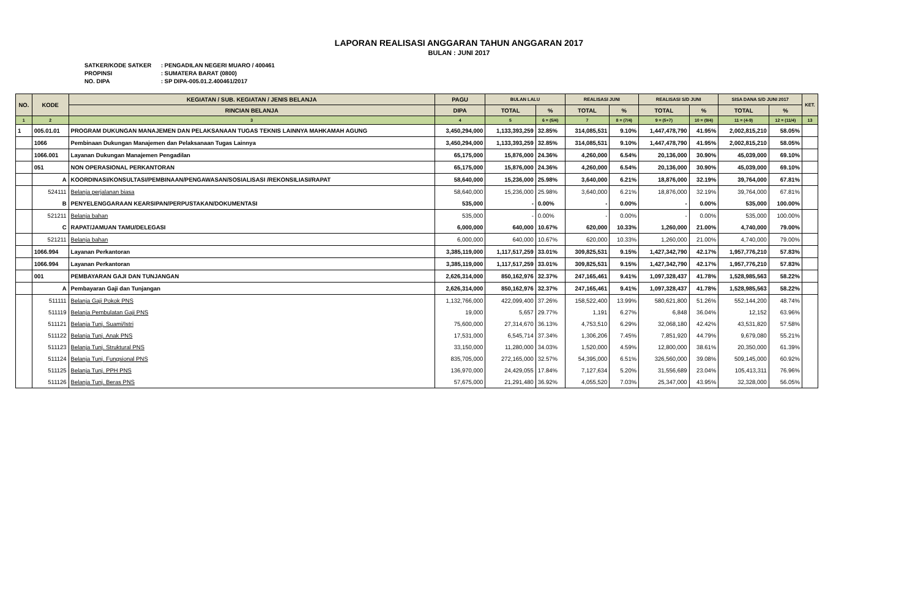LAPORAN REALISASI ANGGARAN TAHUN ANGGARAN 2017
BULAN : JUNI 2017
SATKER/KODE SATKER: PENGADILAN NEGERI MUARO / 400461
PROPINSI: SUMATERA BARAT (0800)
NO. DIPA: SP DIPA-005.01.2.400461/2017
| NO. | KODE | KEGIATAN / SUB. KEGIATAN / JENIS BELANJA | PAGU | BULAN LALU | | REALISASI JUNI | | REALISASI S/D JUNI | | SISA DANA S/D JUNI 2017 | | KET. |
| --- | --- | --- | --- | --- | --- | --- | --- | --- | --- | --- | --- | --- |
| | | RINCIAN BELANJA | DIPA | TOTAL | % | TOTAL | % | TOTAL | % | TOTAL | % | |
| 1 | 2 | 3 | 4 | 5 | 6 = (5/4) | 7 | 8 = (7/4) | 9 = (5+7) | 10 = (9/4) | 11 = (4-9) | 12 = (11/4) | 13 |
| 1 | 005.01.01 | PROGRAM DUKUNGAN MANAJEMEN DAN PELAKSANAAN TUGAS TEKNIS LAINNYA MAHKAMAH AGUNG | 3,450,294,000 | 1,133,393,259 | 32.85% | 314,085,531 | 9.10% | 1,447,478,790 | 41.95% | 2,002,815,210 | 58.05% | |
| | 1066 | Pembinaan Dukungan Manajemen dan Pelaksanaan Tugas Lainnya | 3,450,294,000 | 1,133,393,259 | 32.85% | 314,085,531 | 9.10% | 1,447,478,790 | 41.95% | 2,002,815,210 | 58.05% | |
| | 1066.001 | Layanan Dukungan Manajemen Pengadilan | 65,175,000 | 15,876,000 | 24.36% | 4,260,000 | 6.54% | 20,136,000 | 30.90% | 45,039,000 | 69.10% | |
| | 051 | NON OPERASIONAL PERKANTORAN | 65,175,000 | 15,876,000 | 24.36% | 4,260,000 | 6.54% | 20,136,000 | 30.90% | 45,039,000 | 69.10% | |
| | A | KOORDINASI/KONSULTASI/PEMBINAAN/PENGAWASAN/SOSIALISASI /REKONSILIASI/RAPAT | 58,640,000 | 15,236,000 | 25.98% | 3,640,000 | 6.21% | 18,876,000 | 32.19% | 39,764,000 | 67.81% | |
| | 524111 | Belanja perjalanan biasa | 58,640,000 | 15,236,000 | 25.98% | 3,640,000 | 6.21% | 18,876,000 | 32.19% | 39,764,000 | 67.81% | |
| | B | PENYELENGGARAAN KEARSIPAN/PERPUSTAKAN/DOKUMENTASI | 535,000 | - | 0.00% | - | 0.00% | - | 0.00% | 535,000 | 100.00% | |
| | 521211 | Belanja bahan | 535,000 | - | 0.00% | - | 0.00% | - | 0.00% | 535,000 | 100.00% | |
| | C | RAPAT/JAMUAN TAMU/DELEGASI | 6,000,000 | 640,000 | 10.67% | 620,000 | 10.33% | 1,260,000 | 21.00% | 4,740,000 | 79.00% | |
| | 521211 | Belanja bahan | 6,000,000 | 640,000 | 10.67% | 620,000 | 10.33% | 1,260,000 | 21.00% | 4,740,000 | 79.00% | |
| | 1066.994 | Layanan Perkantoran | 3,385,119,000 | 1,117,517,259 | 33.01% | 309,825,531 | 9.15% | 1,427,342,790 | 42.17% | 1,957,776,210 | 57.83% | |
| | 1066.994 | Layanan Perkantoran | 3,385,119,000 | 1,117,517,259 | 33.01% | 309,825,531 | 9.15% | 1,427,342,790 | 42.17% | 1,957,776,210 | 57.83% | |
| | 001 | PEMBAYARAN GAJI DAN TUNJANGAN | 2,626,314,000 | 850,162,976 | 32.37% | 247,165,461 | 9.41% | 1,097,328,437 | 41.78% | 1,528,985,563 | 58.22% | |
| | A | Pembayaran Gaji dan Tunjangan | 2,626,314,000 | 850,162,976 | 32.37% | 247,165,461 | 9.41% | 1,097,328,437 | 41.78% | 1,528,985,563 | 58.22% | |
| | 511111 | Belanja Gaji Pokok PNS | 1,132,766,000 | 422,099,400 | 37.26% | 158,522,400 | 13.99% | 580,621,800 | 51.26% | 552,144,200 | 48.74% | |
| | 511119 | Belanja Pembulatan Gaji PNS | 19,000 | 5,657 | 29.77% | 1,191 | 6.27% | 6,848 | 36.04% | 12,152 | 63.96% | |
| | 511121 | Belanja Tunj. Suami/Istri | 75,600,000 | 27,314,670 | 36.13% | 4,753,510 | 6.29% | 32,068,180 | 42.42% | 43,531,820 | 57.58% | |
| | 511122 | Belanja Tunj. Anak PNS | 17,531,000 | 6,545,714 | 37.34% | 1,306,206 | 7.45% | 7,851,920 | 44.79% | 9,679,080 | 55.21% | |
| | 511123 | Belanja Tunj. Struktural PNS | 33,150,000 | 11,280,000 | 34.03% | 1,520,000 | 4.59% | 12,800,000 | 38.61% | 20,350,000 | 61.39% | |
| | 511124 | Belanja Tunj. Fungsional PNS | 835,705,000 | 272,165,000 | 32.57% | 54,395,000 | 6.51% | 326,560,000 | 39.08% | 509,145,000 | 60.92% | |
| | 511125 | Belanja Tunj. PPH PNS | 136,970,000 | 24,429,055 | 17.84% | 7,127,634 | 5.20% | 31,556,689 | 23.04% | 105,413,311 | 76.96% | |
| | 511126 | Belanja Tunj. Beras PNS | 57,675,000 | 21,291,480 | 36.92% | 4,055,520 | 7.03% | 25,347,000 | 43.95% | 32,328,000 | 56.05% | |